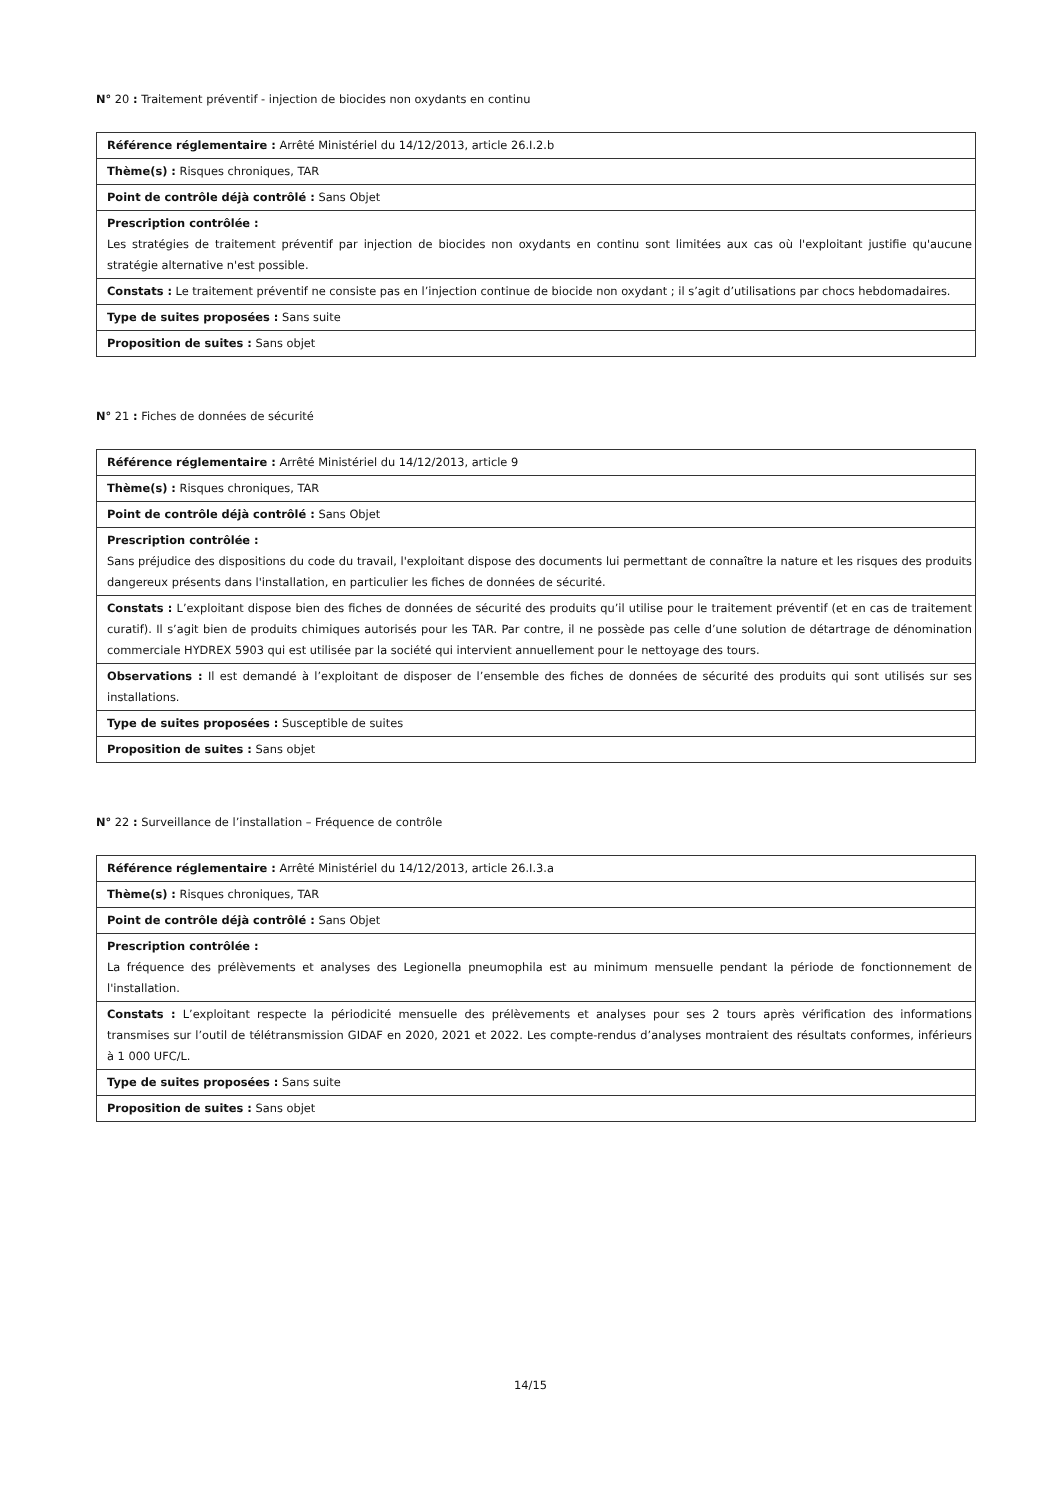N° 20 : Traitement préventif - injection de biocides non oxydants en continu
| Référence réglementaire : Arrêté Ministériel du 14/12/2013, article 26.I.2.b |
| Thème(s) : Risques chroniques, TAR |
| Point de contrôle déjà contrôlé : Sans Objet |
| Prescription contrôlée : Les stratégies de traitement préventif par injection de biocides non oxydants en continu sont limitées aux cas où l'exploitant justifie qu'aucune stratégie alternative n'est possible. |
| Constats : Le traitement préventif ne consiste pas en l’injection continue de biocide non oxydant ; il s’agit d’utilisations par chocs hebdomadaires. |
| Type de suites proposées : Sans suite |
| Proposition de suites : Sans objet |
N° 21 : Fiches de données de sécurité
| Référence réglementaire : Arrêté Ministériel du 14/12/2013, article 9 |
| Thème(s) : Risques chroniques, TAR |
| Point de contrôle déjà contrôlé : Sans Objet |
| Prescription contrôlée : Sans préjudice des dispositions du code du travail, l'exploitant dispose des documents lui permettant de connaître la nature et les risques des produits dangereux présents dans l'installation, en particulier les fiches de données de sécurité. |
| Constats : L’exploitant dispose bien des fiches de données de sécurité des produits qu’il utilise pour le traitement préventif (et en cas de traitement curatif). Il s’agit bien de produits chimiques autorisés pour les TAR. Par contre, il ne possède pas celle d’une solution de détartrage de dénomination commerciale HYDREX 5903 qui est utilisée par la société qui intervient annuellement pour le nettoyage des tours. |
| Observations : Il est demandé à l’exploitant de disposer de l’ensemble des fiches de données de sécurité des produits qui sont utilisés sur ses installations. |
| Type de suites proposées : Susceptible de suites |
| Proposition de suites : Sans objet |
N° 22 : Surveillance de l’installation – Fréquence de contrôle
| Référence réglementaire : Arrêté Ministériel du 14/12/2013, article 26.I.3.a |
| Thème(s) : Risques chroniques, TAR |
| Point de contrôle déjà contrôlé : Sans Objet |
| Prescription contrôlée : La fréquence des prélèvements et analyses des Legionella pneumophila est au minimum mensuelle pendant la période de fonctionnement de l'installation. |
| Constats : L’exploitant respecte la périodicité mensuelle des prélèvements et analyses pour ses 2 tours après vérification des informations transmises sur l’outil de télétransmission GIDAF en 2020, 2021 et 2022. Les compte-rendus d’analyses montraient des résultats conformes, inférieurs à 1 000 UFC/L. |
| Type de suites proposées : Sans suite |
| Proposition de suites : Sans objet |
14/15